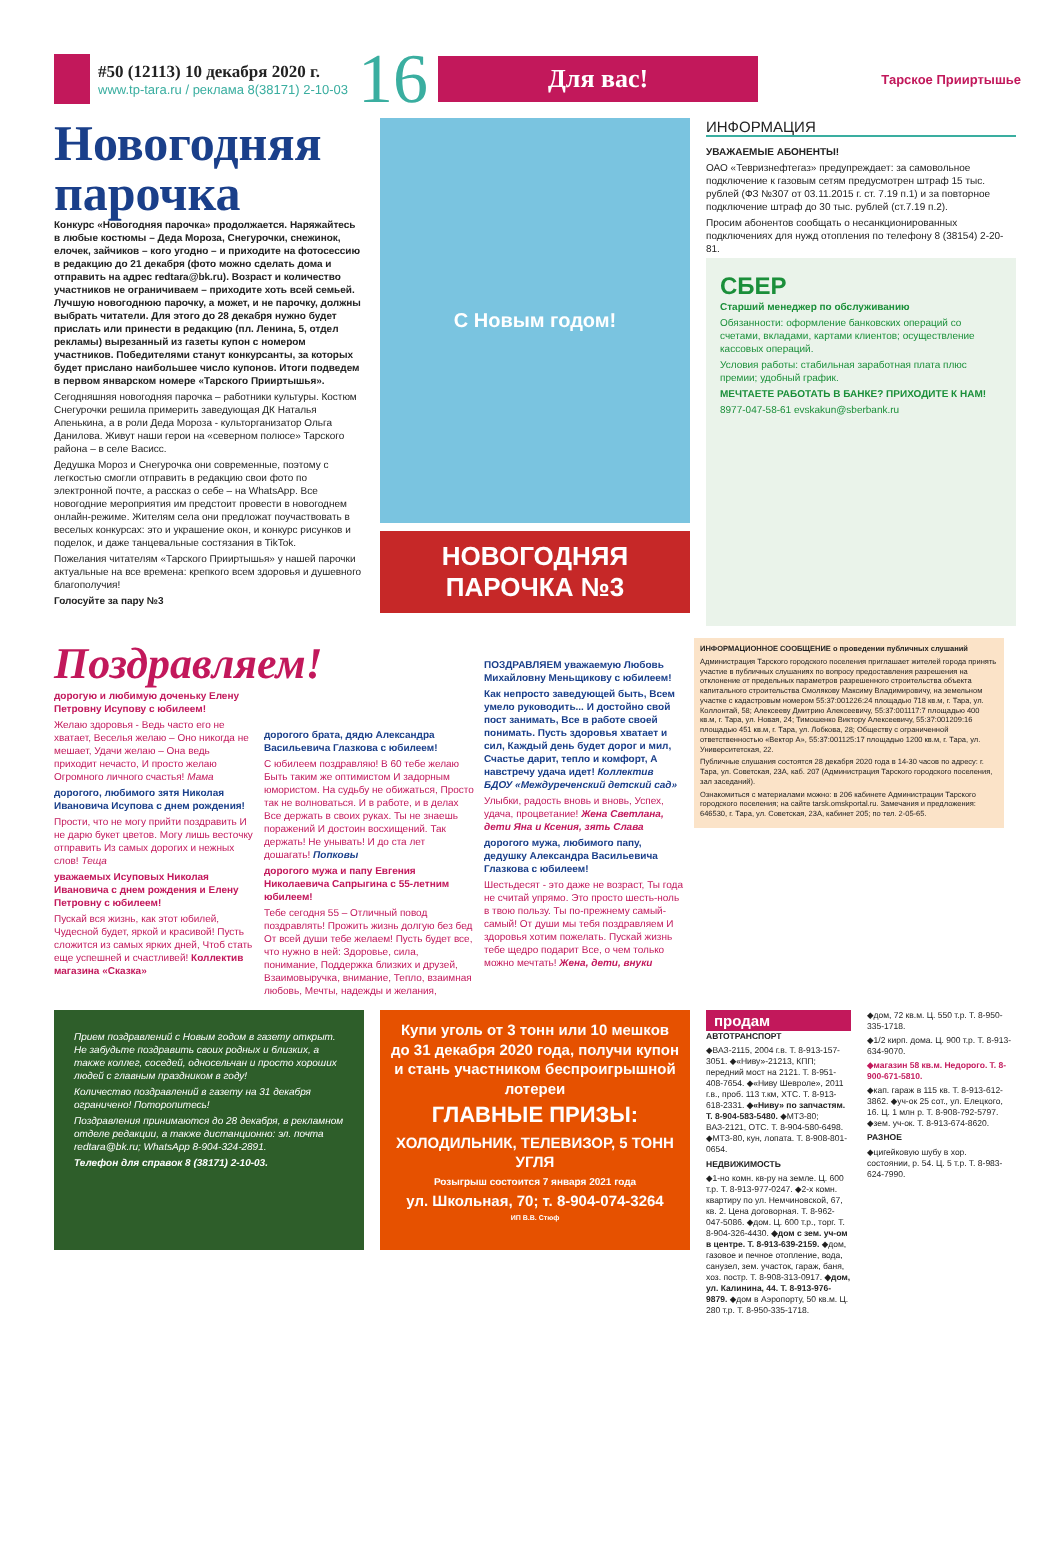#50 (12113) 10 декабря 2020 г.
www.tp-tara.ru / реклама 8(38171) 2-10-03
16
Для вас!
Тарское Прииртышье
Новогодняя
парочка
Конкурс «Новогодняя парочка» продолжается. Наряжайтесь в любые костюмы – Деда Мороза, Снегурочки, снежинок, елочек, зайчиков – кого угодно – и приходите на фотосессию в редакцию до 21 декабря (фото можно сделать дома и отправить на адрес redtara@bk.ru). Возраст и количество участников не ограничиваем – приходите хоть всей семьей. Лучшую новогоднюю парочку, а может, и не парочку, должны выбрать читатели. Для этого до 28 декабря нужно будет прислать или принести в редакцию (пл. Ленина, 5, отдел рекламы) вырезанный из газеты купон с номером участников. Победителями станут конкурсанты, за которых будет прислано наибольшее число купонов. Итоги подведем в первом январском номере «Тарского Прииртышья».
Сегодняшняя новогодняя парочка – работники культуры. Костюм Снегурочки решила примерить заведующая ДК Наталья Апенькина, а в роли Деда Мороза - культорганизатор Ольга Данилова. Живут наши герои на «северном полюсе» Тарского района – в селе Васисс.
Дедушка Мороз и Снегурочка они современные, поэтому с легкостью смогли отправить в редакцию свои фото по электронной почте, а рассказ о себе – на WhatsApp. Все новогодние мероприятия им предстоит провести в новогоднем онлайн-режиме. Жителям села они предложат поучаствовать в веселых конкурсах: это и украшение окон, и конкурс рисунков и поделок, и даже танцевальные состязания в TikTok.
Пожелания читателям «Тарского Прииртышья» у нашей парочки актуальные на все времена: крепкого всем здоровья и душевного благополучия!
Голосуйте за пару №3
С Новым годом!
НОВОГОДНЯЯ ПАРОЧКА №3
ИНФОРМАЦИЯ
УВАЖАЕМЫЕ АБОНЕНТЫ!
ОАО «Тевризнефтегаз» предупреждает: за самовольное подключение к газовым сетям предусмотрен штраф 15 тыс. рублей (ФЗ №307 от 03.11.2015 г. ст. 7.19 п.1) и за повторное подключение штраф до 30 тыс. рублей (ст.7.19 п.2).
Просим абонентов сообщать о несанкционированных подключениях для нужд отопления по телефону 8 (38154) 2-20-81.
СБЕР
Старший менеджер по обслуживанию
Обязанности: оформление банковских операций со счетами, вкладами, картами клиентов; осуществление кассовых операций.
Условия работы: стабильная заработная плата плюс премии; удобный график.
МЕЧТАЕТЕ РАБОТАТЬ В БАНКЕ? ПРИХОДИТЕ К НАМ!
8977-047-58-61 evskakun@sberbank.ru
Поздравляем!
дорогую и любимую доченьку Елену Петровну Исупову с юбилеем!
Желаю здоровья - Ведь часто его не хватает, Веселья желаю – Оно никогда не мешает, Удачи желаю – Она ведь приходит нечасто, И просто желаю Огромного личного счастья! Мама
дорогого, любимого зятя Николая Ивановича Исупова с днем рождения!
Прости, что не могу прийти поздравить И не дарю букет цветов. Могу лишь весточку отправить Из самых дорогих и нежных слов! Теща
уважаемых Исуповых Николая Ивановича с днем рождения и Елену Петровну с юбилеем!
Пускай вся жизнь, как этот юбилей, Чудесной будет, яркой и красивой! Пусть сложится из самых ярких дней, Чтоб стать еще успешней и счастливей! Коллектив магазина «Сказка»
дорогого брата, дядю Александра Васильевича Глазкова с юбилеем!
С юбилеем поздравляю! В 60 тебе желаю Быть таким же оптимистом И задорным юмористом. На судьбу не обижаться, Просто так не волноваться. И в работе, и в делах Все держать в своих руках. Ты не знаешь поражений И достоин восхищений. Так держать! Не унывать! И до ста лет дошагать! Попковы
дорогого мужа и папу Евгения Николаевича Сапрыгина с 55-летним юбилеем!
Тебе сегодня 55 – Отличный повод поздравлять! Прожить жизнь долгую без бед От всей души тебе желаем! Пусть будет все, что нужно в ней: Здоровье, сила, понимание, Поддержка близких и друзей, Взаимовыручка, внимание, Тепло, взаимная любовь, Мечты, надежды и желания,
ПОЗДРАВЛЯЕМ уважаемую Любовь Михайловну Меньщикову с юбилеем!
Как непросто заведующей быть, Всем умело руководить... И достойно свой пост занимать, Все в работе своей понимать. Пусть здоровья хватает и сил, Каждый день будет дорог и мил, Счастье дарит, тепло и комфорт, А навстречу удача идет! Коллектив БДОУ «Междуреченский детский сад»
Улыбки, радость вновь и вновь, Успех, удача, процветание! Жена Светлана, дети Яна и Ксения, зять Слава
дорогого мужа, любимого папу, дедушку Александра Васильевича Глазкова с юбилеем!
Шестьдесят - это даже не возраст, Ты года не считай упрямо. Это просто шесть-ноль в твою пользу. Ты по-прежнему самый-самый! От души мы тебя поздравляем И здоровья хотим пожелать. Пускай жизнь тебе щедро подарит Все, о чем только можно мечтать! Жена, дети, внуки
ИНФОРМАЦИОННОЕ СООБЩЕНИЕ о проведении публичных слушаний
Администрация Тарского городского поселения приглашает жителей города принять участие в публичных слушаниях по вопросу предоставления разрешения на отклонение от предельных параметров разрешенного строительства объекта капитального строительства Смолякову Максиму Владимировичу, на земельном участке с кадастровым номером 55:37:001226:24 площадью 718 кв.м, г. Тара, ул. Коллонтай, 58; Алексееву Дмитрию Алексеевичу, 55:37:001117:7 площадью 400 кв.м, г. Тара, ул. Новая, 24; Тимошенко Виктору Алексеевичу, 55:37:001209:16 площадью 451 кв.м, г. Тара, ул. Лобкова, 28; Обществу с ограниченной ответственностью «Вектор А», 55:37:001125:17 площадью 1200 кв.м, г. Тара, ул. Университетская, 22.
Публичные слушания состоятся 28 декабря 2020 года в 14-30 часов по адресу: г. Тара, ул. Советская, 23А, каб. 207 (Администрация Тарского городского поселения, зал заседаний).
Ознакомиться с материалами можно: в 206 кабинете Администрации Тарского городского поселения; на сайте tarsk.omskportal.ru. Замечания и предложения: 646530, г. Тара, ул. Советская, 23А, кабинет 205; по тел. 2-05-65.
Прием поздравлений с Новым годом в газету открыт. Не забудьте поздравить своих родных и близких, а также коллег, соседей, односельчан и просто хороших людей с главным праздником в году!
Количество поздравлений в газету на 31 декабря ограничено! Поторопитесь!
Поздравления принимаются до 28 декабря, в рекламном отделе редакции, а также дистанционно: эл. почта redtara@bk.ru; WhatsApp 8-904-324-2891.
Телефон для справок 8 (38171) 2-10-03.
Купи уголь от 3 тонн или 10 мешков до 31 декабря 2020 года, получи купон и стань участником беспроигрышной лотереи
ГЛАВНЫЕ ПРИЗЫ:
ХОЛОДИЛЬНИК, ТЕЛЕВИЗОР, 5 ТОНН УГЛЯ
Розыгрыш состоится 7 января 2021 года
ул. Школьная, 70; т. 8-904-074-3264
ИП В.В. Стюф
продам
АВТОТРАНСПОРТ
◆ВАЗ-2115, 2004 г.в. Т. 8-913-157-3051. ◆«Ниву»-21213, КПП; передний мост на 2121. Т. 8-951-408-7654. ◆«Ниву Шевроле», 2011 г.в., проб. 113 т.км, ХТС. Т. 8-913-618-2331. ◆«Ниву» по запчастям. Т. 8-904-583-5480. ◆МТЗ-80; ВАЗ-2121, ОТС. Т. 8-904-580-6498. ◆МТЗ-80, кун, лопата. Т. 8-908-801-0654.
НЕДВИЖИМОСТЬ
◆1-но комн. кв-ру на земле. Ц. 600 т.р. Т. 8-913-977-0247. ◆2-х комн. квартиру по ул. Немчиновской, 67, кв. 2. Цена договорная. Т. 8-962-047-5086. ◆дом. Ц. 600 т.р., торг. Т. 8-904-326-4430. ◆дом с зем. уч-ом в центре. Т. 8-913-639-2159. ◆дом, газовое и печное отопление, вода, санузел, зем. участок, гараж, баня, хоз. постр. Т. 8-908-313-0917. ◆дом, ул. Калинина, 44. Т. 8-913-976-9879. ◆дом в Аэропорту, 50 кв.м. Ц. 280 т.р. Т. 8-950-335-1718.
◆дом, 72 кв.м. Ц. 550 т.р. Т. 8-950-335-1718.
◆1/2 кирп. дома. Ц. 900 т.р. Т. 8-913-634-9070.
◆магазин 58 кв.м. Недорого. Т. 8-900-671-5810.
◆кап. гараж в 115 кв. Т. 8-913-612-3862. ◆уч-ок 25 сот., ул. Елецкого, 16. Ц. 1 млн р. Т. 8-908-792-5797. ◆зем. уч-ок. Т. 8-913-674-8620.
РАЗНОЕ
◆цигейковую шубу в хор. состоянии, р. 54. Ц. 5 т.р. Т. 8-983-624-7990.